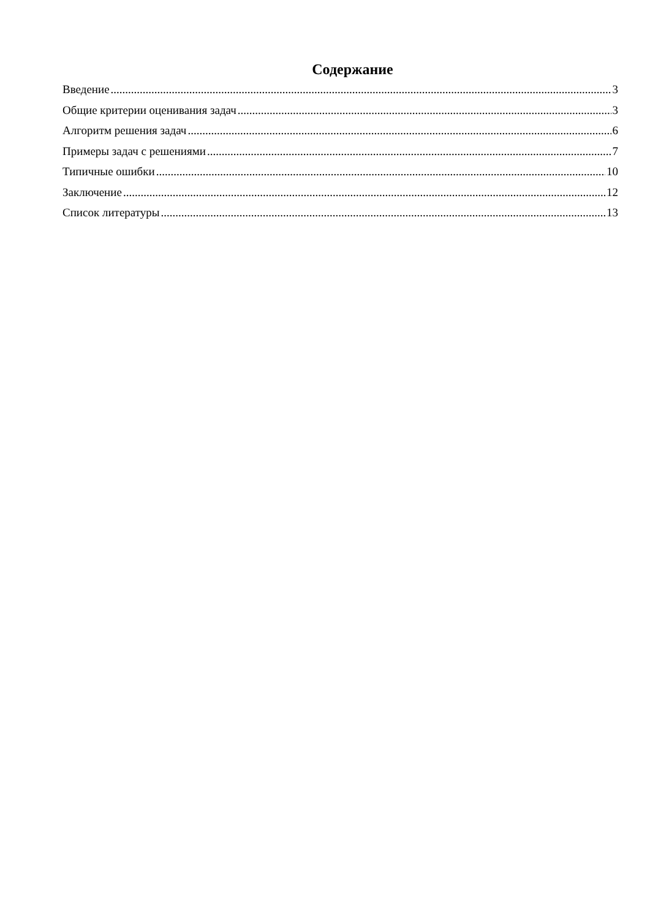Содержание
Введение 3
Общие критерии оценивания задач 3
Алгоритм решения задач 6
Примеры задач с решениями 7
Типичные ошибки 10
Заключение 12
Список литературы 13